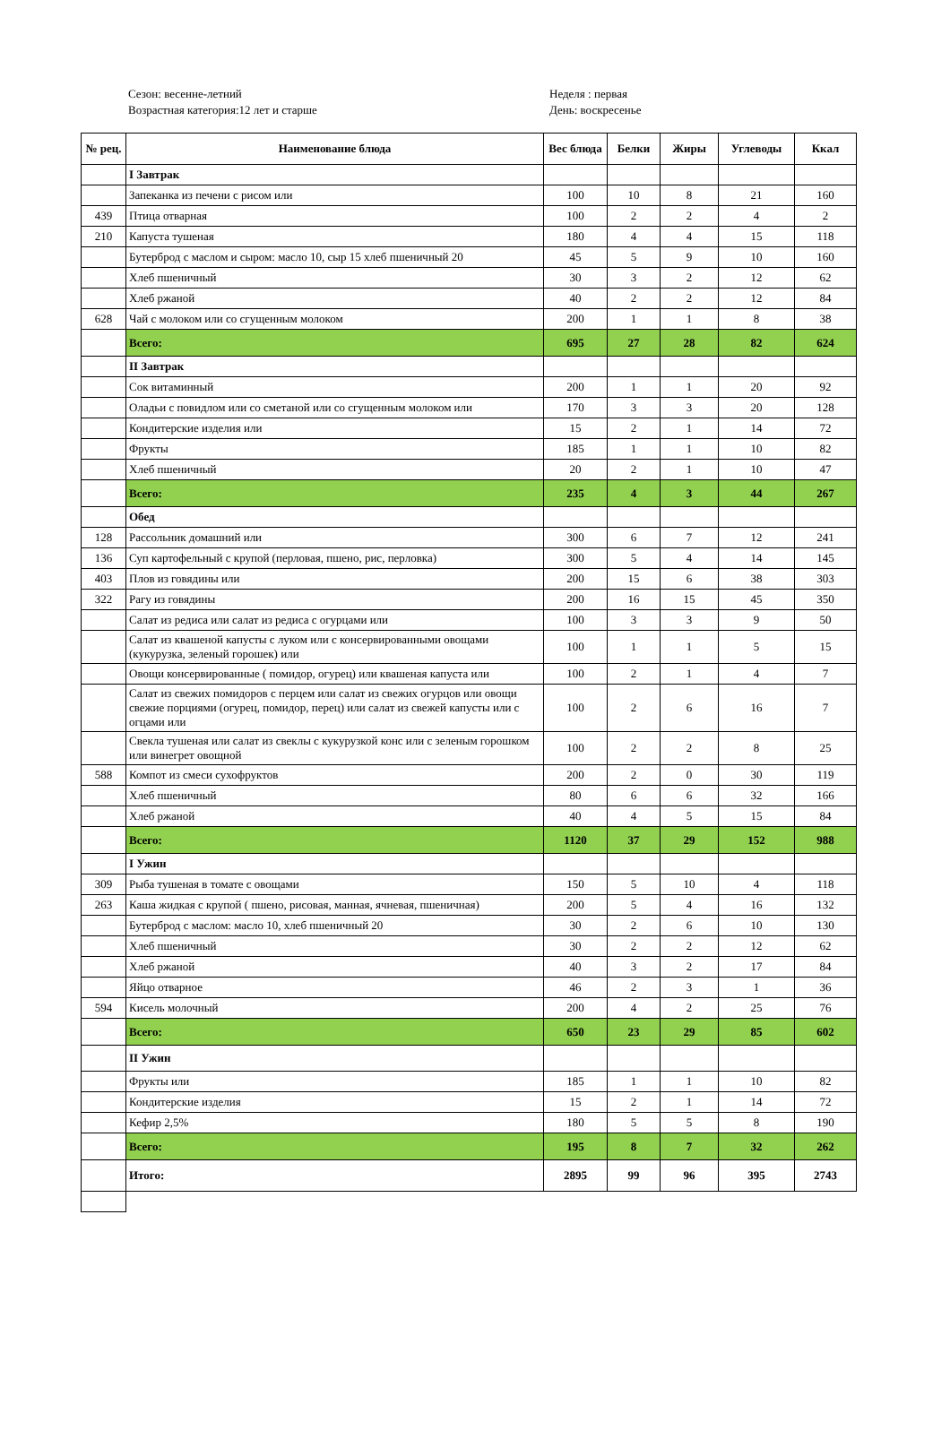Сезон: весенне-летний
Возрастная категория:12 лет и старше
Неделя : первая
День: воскресенье
| № рец. | Наименование блюда | Вес блюда | Белки | Жиры | Углеводы | Ккал |
| --- | --- | --- | --- | --- | --- | --- |
| | I Завтрак | | | | | |
| | Запеканка из печени с рисом или | 100 | 10 | 8 | 21 | 160 |
| 439 | Птица отварная | 100 | 2 | 2 | 4 | 2 |
| 210 | Капуста тушеная | 180 | 4 | 4 | 15 | 118 |
| | Бутерброд с маслом и сыром: масло 10, сыр 15 хлеб пшеничный 20 | 45 | 5 | 9 | 10 | 160 |
| | Хлеб пшеничный | 30 | 3 | 2 | 12 | 62 |
| | Хлеб ржаной | 40 | 2 | 2 | 12 | 84 |
| 628 | Чай с молоком или со сгущенным молоком | 200 | 1 | 1 | 8 | 38 |
| | Всего: | 695 | 27 | 28 | 82 | 624 |
| | II Завтрак | | | | | |
| | Сок витаминный | 200 | 1 | 1 | 20 | 92 |
| | Оладьи с повидлом или со сметаной или со сгущенным молоком или | 170 | 3 | 3 | 20 | 128 |
| | Кондитерские изделия или | 15 | 2 | 1 | 14 | 72 |
| | Фрукты | 185 | 1 | 1 | 10 | 82 |
| | Хлеб пшеничный | 20 | 2 | 1 | 10 | 47 |
| | Всего: | 235 | 4 | 3 | 44 | 267 |
| | Обед | | | | | |
| 128 | Рассольник домашний или | 300 | 6 | 7 | 12 | 241 |
| 136 | Суп картофельный с крупой (перловая, пшено, рис, перловка) | 300 | 5 | 4 | 14 | 145 |
| 403 | Плов из говядины или | 200 | 15 | 6 | 38 | 303 |
| 322 | Рагу из говядины | 200 | 16 | 15 | 45 | 350 |
| | Салат из редиса или салат из редиса с огурцами или | 100 | 3 | 3 | 9 | 50 |
| | Салат из квашеной капусты с луком или с консервированными овощами (кукурузка, зеленый горошек) или | 100 | 1 | 1 | 5 | 15 |
| | Овощи консервированные ( помидор, огурец) или квашеная капуста или | 100 | 2 | 1 | 4 | 7 |
| | Салат из свежих помидоров с перцем или салат из свежих огурцов или овощи свежие порциями (огурец, помидор, перец) или салат из свежей капусты или с огцами или | 100 | 2 | 6 | 16 | 7 |
| | Свекла тушеная или салат из свеклы с кукурузкой конс или с зеленым горошком или винегрет овощной | 100 | 2 | 2 | 8 | 25 |
| 588 | Компот из смеси сухофруктов | 200 | 2 | 0 | 30 | 119 |
| | Хлеб пшеничный | 80 | 6 | 6 | 32 | 166 |
| | Хлеб ржаной | 40 | 4 | 5 | 15 | 84 |
| | Всего: | 1120 | 37 | 29 | 152 | 988 |
| | I Ужин | | | | | |
| 309 | Рыба тушеная в томате с овощами | 150 | 5 | 10 | 4 | 118 |
| 263 | Каша жидкая с крупой ( пшено, рисовая, манная, ячневая, пшеничная) | 200 | 5 | 4 | 16 | 132 |
| | Бутерброд с маслом: масло 10, хлеб пшеничный 20 | 30 | 2 | 6 | 10 | 130 |
| | Хлеб пшеничный | 30 | 2 | 2 | 12 | 62 |
| | Хлеб ржаной | 40 | 3 | 2 | 17 | 84 |
| | Яйцо отварное | 46 | 2 | 3 | 1 | 36 |
| 594 | Кисель молочный | 200 | 4 | 2 | 25 | 76 |
| | Всего: | 650 | 23 | 29 | 85 | 602 |
| | II Ужин | | | | | |
| | Фрукты или | 185 | 1 | 1 | 10 | 82 |
| | Кондитерские изделия | 15 | 2 | 1 | 14 | 72 |
| | Кефир 2,5% | 180 | 5 | 5 | 8 | 190 |
| | Всего: | 195 | 8 | 7 | 32 | 262 |
| | Итого: | 2895 | 99 | 96 | 395 | 2743 |